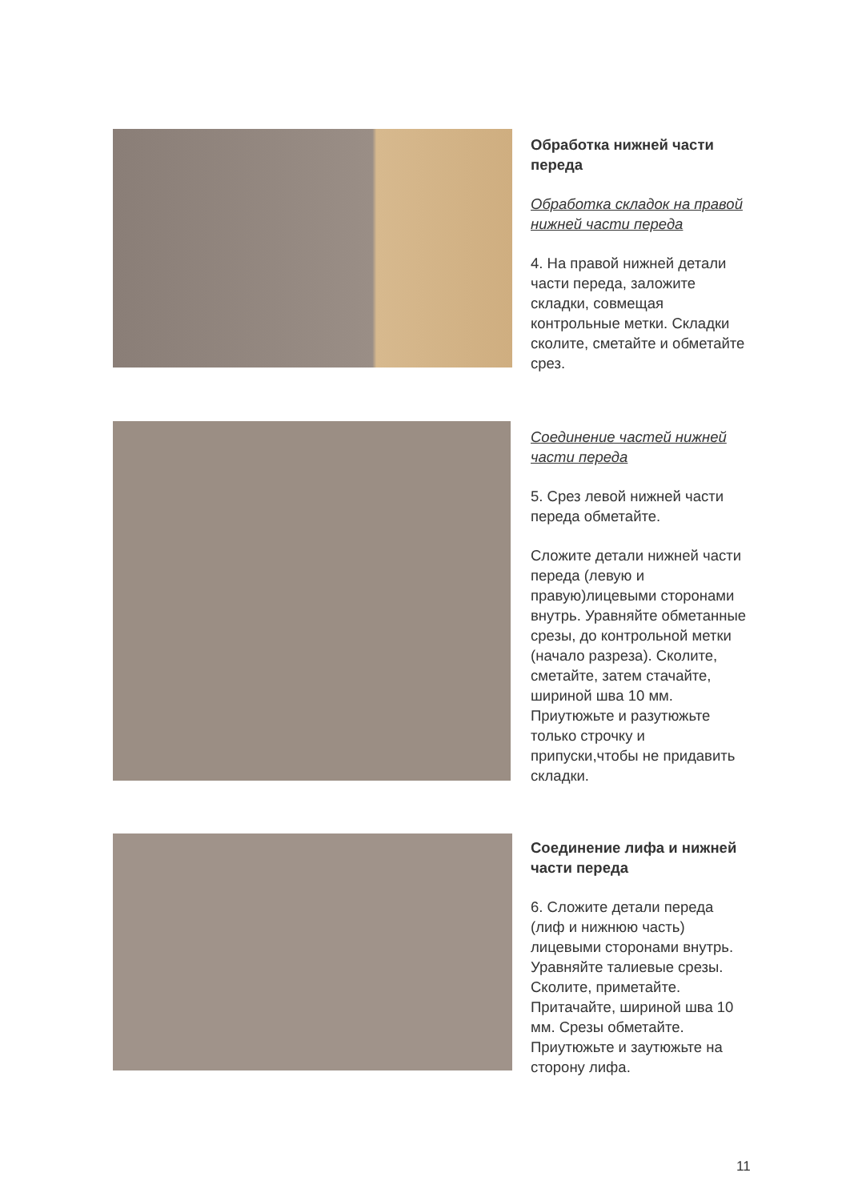Обработка нижней части переда
Обработка складок на правой нижней части переда
4. На правой нижней детали части переда, заложите складки, совмещая контрольные метки. Складки сколите, сметайте и обметайте срез.
Соединение частей нижней части переда
5. Срез левой нижней части переда обметайте.
Сложите детали нижней части переда (левую и правую)лицевыми сторонами внутрь. Уравняйте обметанные срезы, до контрольной метки (начало разреза). Сколите, сметайте, затем стачайте, шириной шва 10 мм. Приутюжьте и разутюжьте только строчку и припуски,чтобы не придавить складки.
Соединение лифа и нижней части переда
6. Сложите детали переда (лиф и нижнюю часть) лицевыми сторонами внутрь. Уравняйте талиевые срезы. Сколите, приметайте. Притачайте, шириной шва 10 мм. Срезы обметайте. Приутюжьте и заутюжьте на сторону лифа.
11